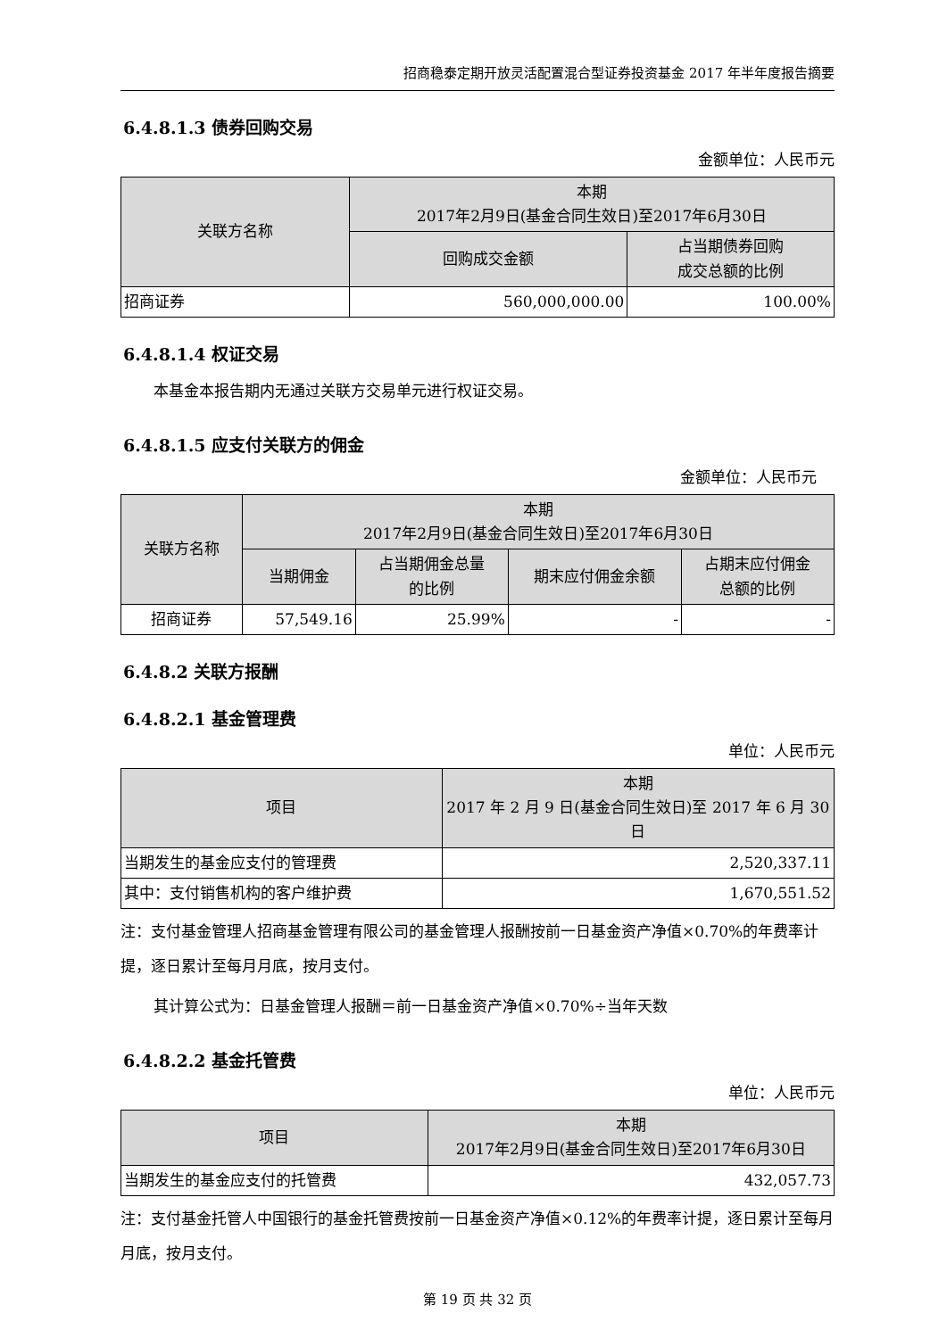招商稳泰定期开放灵活配置混合型证券投资基金 2017 年半年度报告摘要
6.4.8.1.3 债券回购交易
金额单位：人民币元
| 关联方名称 | 本期 2017年2月9日(基金合同生效日)至2017年6月30日 | |
| --- | --- | --- |
| | 回购成交金额 | 占当期债券回购 成交总额的比例 |
| 招商证券 | 560,000,000.00 | 100.00% |
6.4.8.1.4 权证交易
本基金本报告期内无通过关联方交易单元进行权证交易。
6.4.8.1.5 应支付关联方的佣金
金额单位：人民币元
| 关联方名称 | 本期 2017年2月9日(基金合同生效日)至2017年6月30日 | | | |
| --- | --- | --- | --- | --- |
| | 当期佣金 | 占当期佣金总量 的比例 | 期末应付佣金余额 | 占期末应付佣金 总额的比例 |
| 招商证券 | 57,549.16 | 25.99% | - | - |
6.4.8.2 关联方报酬
6.4.8.2.1 基金管理费
单位：人民币元
| 项目 | 本期 2017 年 2 月 9 日(基金合同生效日)至 2017 年 6 月 30 日 |
| --- | --- |
| 当期发生的基金应支付的管理费 | 2,520,337.11 |
| 其中：支付销售机构的客户维护费 | 1,670,551.52 |
注：支付基金管理人招商基金管理有限公司的基金管理人报酬按前一日基金资产净值×0.70%的年费率计提，逐日累计至每月月底，按月支付。
其计算公式为：日基金管理人报酬＝前一日基金资产净值×0.70%÷当年天数
6.4.8.2.2 基金托管费
单位：人民币元
| 项目 | 本期 2017年2月9日(基金合同生效日)至2017年6月30日 |
| --- | --- |
| 当期发生的基金应支付的托管费 | 432,057.73 |
注：支付基金托管人中国银行的基金托管费按前一日基金资产净值×0.12%的年费率计提，逐日累计至每月月底，按月支付。
第 19 页 共 32 页